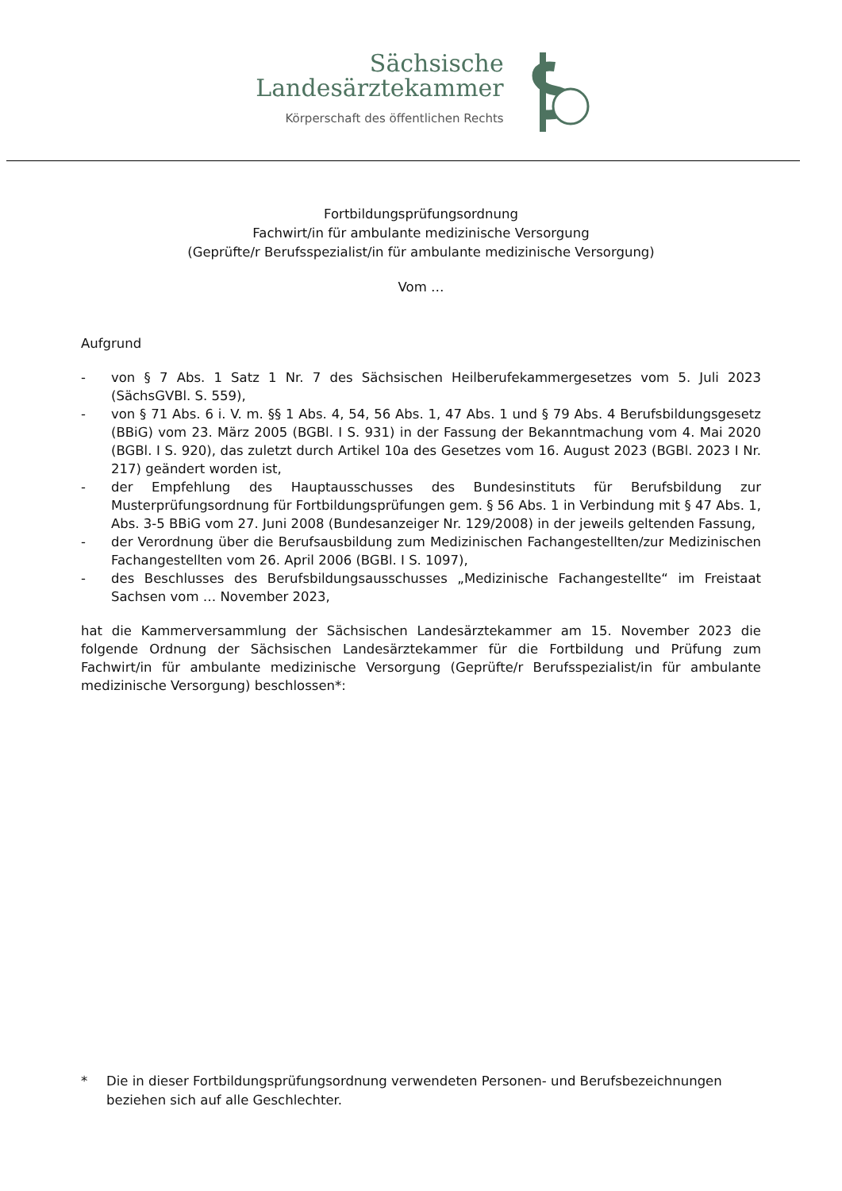Sächsische
Landesärztekammer
Körperschaft des öffentlichen Rechts
Fortbildungsprüfungsordnung
Fachwirt/in für ambulante medizinische Versorgung
(Geprüfte/r Berufsspezialist/in für ambulante medizinische Versorgung)
Vom …
Aufgrund
- von § 7 Abs. 1 Satz 1 Nr. 7 des Sächsischen Heilberufekammergesetzes vom 5. Juli 2023 (SächsGVBl. S. 559),
- von § 71 Abs. 6 i. V. m. §§ 1 Abs. 4, 54, 56 Abs. 1, 47 Abs. 1 und § 79 Abs. 4 Berufsbildungsgesetz (BBiG) vom 23. März 2005 (BGBl. I S. 931) in der Fassung der Bekanntmachung vom 4. Mai 2020 (BGBl. I S. 920), das zuletzt durch Artikel 10a des Gesetzes vom 16. August 2023 (BGBl. 2023 I Nr. 217) geändert worden ist,
- der Empfehlung des Hauptausschusses des Bundesinstituts für Berufsbildung zur Musterprüfungsordnung für Fortbildungsprüfungen gem. § 56 Abs. 1 in Verbindung mit § 47 Abs. 1, Abs. 3-5 BBiG vom 27. Juni 2008 (Bundesanzeiger Nr. 129/2008) in der jeweils geltenden Fassung,
- der Verordnung über die Berufsausbildung zum Medizinischen Fachangestellten/zur Medizinischen Fachangestellten vom 26. April 2006 (BGBl. I S. 1097),
- des Beschlusses des Berufsbildungsausschusses „Medizinische Fachangestellte“ im Freistaat Sachsen vom … November 2023,
hat die Kammerversammlung der Sächsischen Landesärztekammer am 15. November 2023 die folgende Ordnung der Sächsischen Landesärztekammer für die Fortbildung und Prüfung zum Fachwirt/in für ambulante medizinische Versorgung (Geprüfte/r Berufsspezialist/in für ambulante medizinische Versorgung) beschlossen*:
* Die in dieser Fortbildungsprüfungsordnung verwendeten Personen- und Berufsbezeichnungen beziehen sich auf alle Geschlechter.